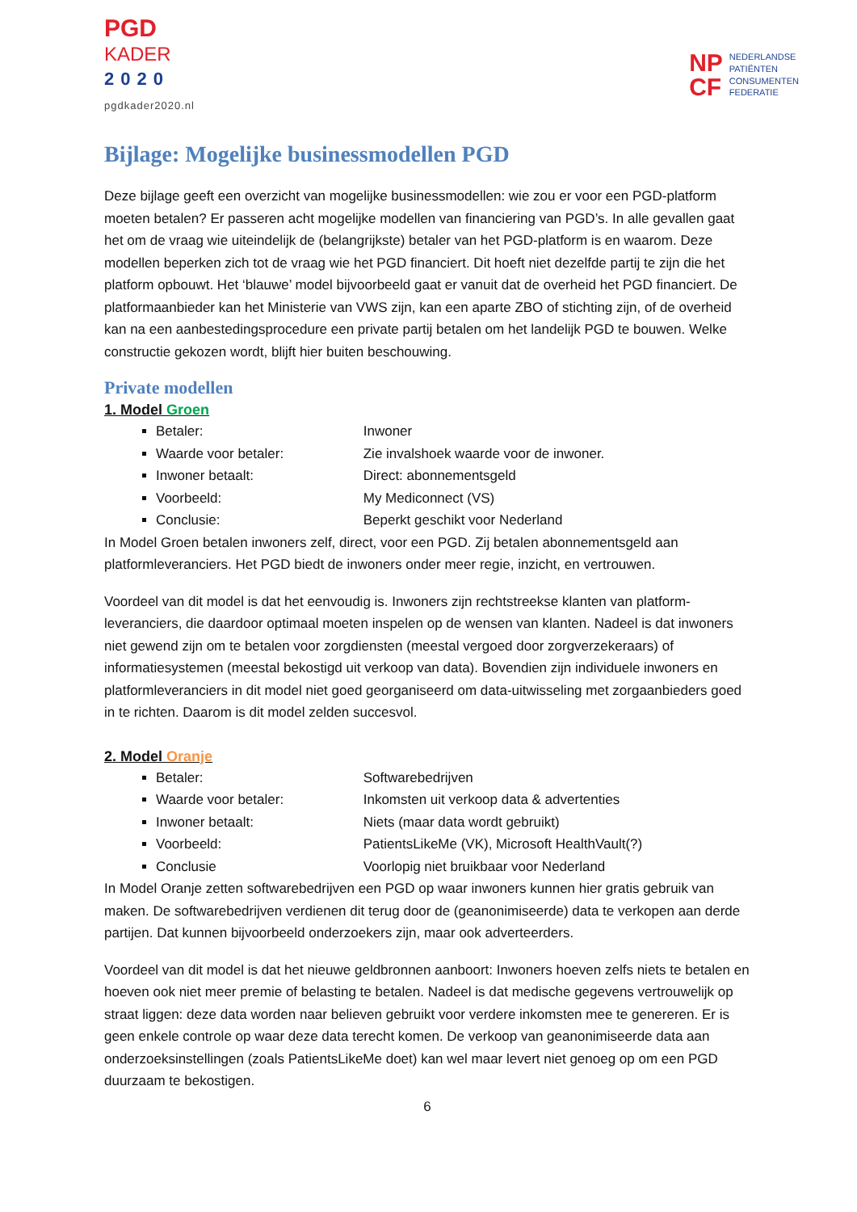PGD
KADER
2020
pgdkader2020.nl
NP
CF
NEDERLANDSE
PATIËNTEN
CONSUMENTEN
FEDERATIE
Bijlage: Mogelijke businessmodellen PGD
Deze bijlage geeft een overzicht van mogelijke businessmodellen: wie zou er voor een PGD-platform moeten betalen? Er passeren acht mogelijke modellen van financiering van PGD’s. In alle gevallen gaat het om de vraag wie uiteindelijk de (belangrijkste) betaler van het PGD-platform is en waarom. Deze modellen beperken zich tot de vraag wie het PGD financiert. Dit hoeft niet dezelfde partij te zijn die het platform opbouwt. Het ‘blauwe’ model bijvoorbeeld gaat er vanuit dat de overheid het PGD financiert. De platformaanbieder kan het Ministerie van VWS zijn, kan een aparte ZBO of stichting zijn, of de overheid kan na een aanbestedingsprocedure een private partij betalen om het landelijk PGD te bouwen. Welke constructie gekozen wordt, blijft hier buiten beschouwing.
Private modellen
1. Model Groen
Betaler: Inwoner
Waarde voor betaler: Zie invalshoek waarde voor de inwoner.
Inwoner betaalt: Direct: abonnementsgeld
Voorbeeld: My Mediconnect (VS)
Conclusie: Beperkt geschikt voor Nederland
In Model Groen betalen inwoners zelf, direct, voor een PGD. Zij betalen abonnementsgeld aan platformleveranciers. Het PGD biedt de inwoners onder meer regie, inzicht, en vertrouwen.
Voordeel van dit model is dat het eenvoudig is. Inwoners zijn rechtstreekse klanten van platform-leveranciers, die daardoor optimaal moeten inspelen op de wensen van klanten. Nadeel is dat inwoners niet gewend zijn om te betalen voor zorgdiensten (meestal vergoed door zorgverzekeraars) of informatiesystemen (meestal bekostigd uit verkoop van data). Bovendien zijn individuele inwoners en platformleveranciers in dit model niet goed georganiseerd om data-uitwisseling met zorgaanbieders goed in te richten. Daarom is dit model zelden succesvol.
2. Model Oranje
Betaler: Softwarebedrijven
Waarde voor betaler: Inkomsten uit verkoop data & advertenties
Inwoner betaalt: Niets (maar data wordt gebruikt)
Voorbeeld: PatientsLikeMe (VK), Microsoft HealthVault(?)
Conclusie Voorlopig niet bruikbaar voor Nederland
In Model Oranje zetten softwarebedrijven een PGD op waar inwoners kunnen hier gratis gebruik van maken. De softwarebedrijven verdienen dit terug door de (geanonimiseerde) data te verkopen aan derde partijen. Dat kunnen bijvoorbeeld onderzoekers zijn, maar ook adverteerders.
Voordeel van dit model is dat het nieuwe geldbronnen aanboort: Inwoners hoeven zelfs niets te betalen en hoeven ook niet meer premie of belasting te betalen. Nadeel is dat medische gegevens vertrouwelijk op straat liggen: deze data worden naar believen gebruikt voor verdere inkomsten mee te genereren. Er is geen enkele controle op waar deze data terecht komen. De verkoop van geanonimiseerde data aan onderzoeksinstellingen (zoals PatientsLikeMe doet) kan wel maar levert niet genoeg op om een PGD duurzaam te bekostigen.
6